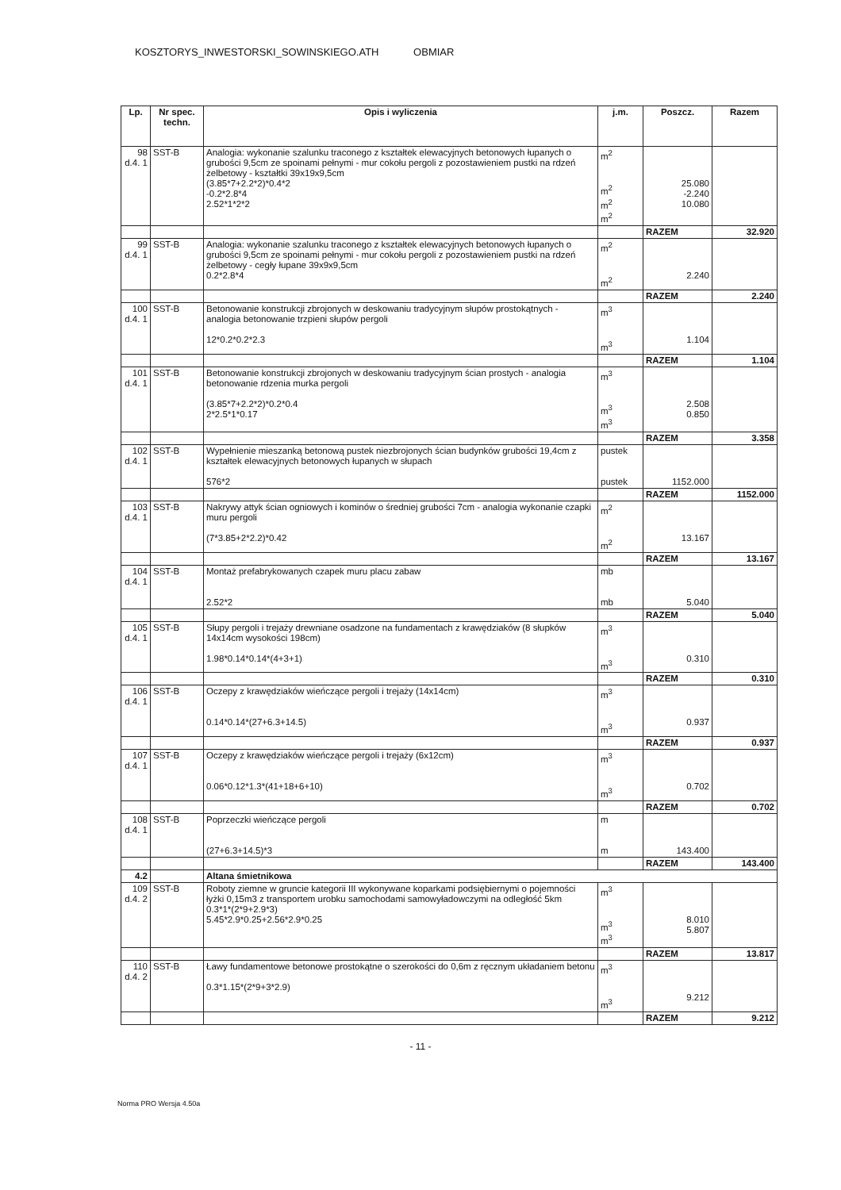KOSZTORYS_INWESTORSKI_SOWINSKIEGO.ATH OBMIAR
| Lp. | Nr spec. techn. | Opis i wyliczenia | j.m. | Poszcz. | Razem |
| --- | --- | --- | --- | --- | --- |
| 98 d.4. 1 | SST-B | Analogia: wykonanie szalunku traconego z kształtek elewacyjnych betonowych łupanych o grubości 9,5cm ze spoinami pełnymi - mur cokołu pergoli z pozostawieniem pustki na rdzeń żelbetowy - kształtki 39x19x9,5cm (3.85*7+2.2*2)*0.4*2 -0.2*2.8*4 2.52*1*2*2 | m<sup>2</sup> m<sup>2</sup> m<sup>2</sup> m<sup>2</sup> | 25.080 -2.240 10.080 | |
| | | | | RAZEM | 32.920 |
| 99 d.4. 1 | SST-B | Analogia: wykonanie szalunku traconego z kształtek elewacyjnych betonowych łupanych o grubości 9,5cm ze spoinami pełnymi - mur cokołu pergoli z pozostawieniem pustki na rdzeń żelbetowy - cegły łupane 39x9x9,5cm 0.2*2.8*4 | m<sup>2</sup> m<sup>2</sup> | 2.240 | |
| | | | | RAZEM | 2.240 |
| 100 d.4. 1 | SST-B | Betonowanie konstrukcji zbrojonych w deskowaniu tradycyjnym słupów prostokątnych - analogia betonowanie trzpieni słupów pergoli 12*0.2*0.2*2.3 | m<sup>3</sup> m<sup>3</sup> | 1.104 | |
| | | | | RAZEM | 1.104 |
| 101 d.4. 1 | SST-B | Betonowanie konstrukcji zbrojonych w deskowaniu tradycyjnym ścian prostych - analogia betonowanie rdzenia murka pergoli (3.85*7+2.2*2)*0.2*0.4 2*2.5*1*0.17 | m<sup>3</sup> m<sup>3</sup> m<sup>3</sup> | 2.508 0.850 | |
| | | | | RAZEM | 3.358 |
| 102 d.4. 1 | SST-B | Wypełnienie mieszanką betonową pustek niezbrojonych ścian budynków grubości 19,4cm z kształtek elewacyjnych betonowych łupanych w słupach 576*2 | pustek pustek | 1152.000 | |
| | | | | RAZEM | 1152.000 |
| 103 d.4. 1 | SST-B | Nakrywy attyk ścian ogniowych i kominów o średniej grubości 7cm - analogia wykonanie czapki muru pergoli (7*3.85+2*2.2)*0.42 | m<sup>2</sup> m<sup>2</sup> | 13.167 | |
| | | | | RAZEM | 13.167 |
| 104 d.4. 1 | SST-B | Montaż prefabrykowanych czapek muru placu zabaw 2.52*2 | mb mb | 5.040 | |
| | | | | RAZEM | 5.040 |
| 105 d.4. 1 | SST-B | Słupy pergoli i trejaży drewniane osadzone na fundamentach z krawędziaków (8 słupków 14x14cm wysokości 198cm) 1.98*0.14*0.14*(4+3+1) | m<sup>3</sup> m<sup>3</sup> | 0.310 | |
| | | | | RAZEM | 0.310 |
| 106 d.4. 1 | SST-B | Oczepy z krawędziaków wieńczące pergoli i trejaży (14x14cm) 0.14*0.14*(27+6.3+14.5) | m<sup>3</sup> m<sup>3</sup> | 0.937 | |
| | | | | RAZEM | 0.937 |
| 107 d.4. 1 | SST-B | Oczepy z krawędziaków wieńczące pergoli i trejaży (6x12cm) 0.06*0.12*1.3*(41+18+6+10) | m<sup>3</sup> m<sup>3</sup> | 0.702 | |
| | | | | RAZEM | 0.702 |
| 108 d.4. 1 | SST-B | Poprzeczki wieńczące pergoli (27+6.3+14.5)*3 | m m | 143.400 | |
| | | | | RAZEM | 143.400 |
| 4.2 | | Altana śmietnikowa | | | |
| 109 d.4. 2 | SST-B | Roboty ziemne w gruncie kategorii III wykonywane koparkami podsiębiernymi o pojemności łyżki 0,15m3 z transportem urobku samochodami samowyładowczymi na odległość 5km 0.3*1*(2*9+2.9*3) 5.45*2.9*0.25+2.56*2.9*0.25 | m<sup>3</sup> m<sup>3</sup> m<sup>3</sup> | 8.010 5.807 | |
| | | | | RAZEM | 13.817 |
| 110 d.4. 2 | SST-B | Ławy fundamentowe betonowe prostokątne o szerokości do 0,6m z ręcznym układaniem betonu 0.3*1.15*(2*9+3*2.9) | m<sup>3</sup> m<sup>3</sup> | 9.212 | |
| | | | | RAZEM | 9.212 |
- 11 -
Norma PRO Wersja 4.50a